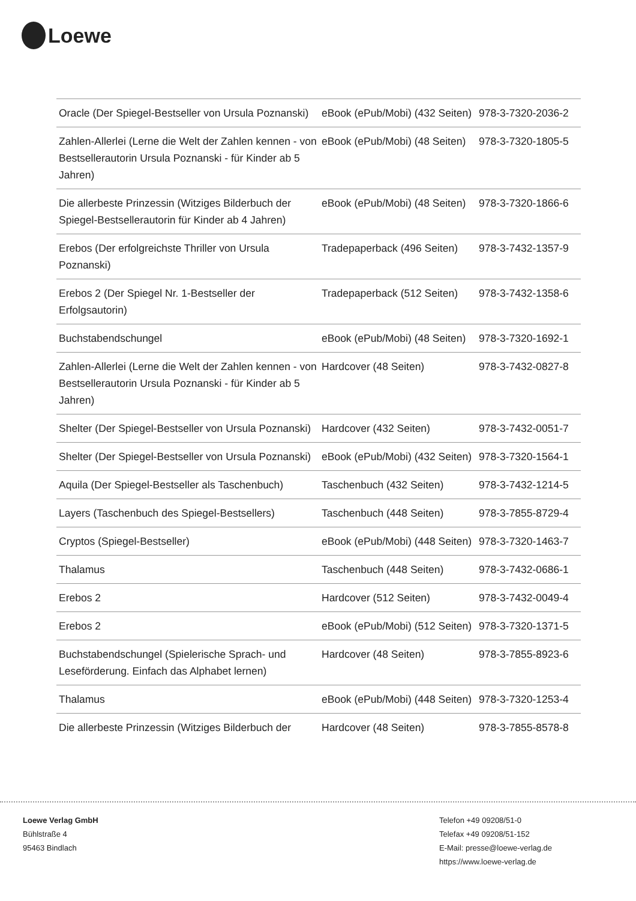Loewe
| Oracle (Der Spiegel-Bestseller von Ursula Poznanski) | eBook (ePub/Mobi) (432 Seiten) | 978-3-7320-2036-2 |
| Zahlen-Allerlei (Lerne die Welt der Zahlen kennen - von Bestsellerautorin Ursula Poznanski - für Kinder ab 5 Jahren) | eBook (ePub/Mobi) (48 Seiten) | 978-3-7320-1805-5 |
| Die allerbeste Prinzessin (Witziges Bilderbuch der Spiegel-Bestsellerautorin für Kinder ab 4 Jahren) | eBook (ePub/Mobi) (48 Seiten) | 978-3-7320-1866-6 |
| Erebos (Der erfolgreichste Thriller von Ursula Poznanski) | Tradepaperback (496 Seiten) | 978-3-7432-1357-9 |
| Erebos 2 (Der Spiegel Nr. 1-Bestseller der Erfolgsautorin) | Tradepaperback (512 Seiten) | 978-3-7432-1358-6 |
| Buchstabendschungel | eBook (ePub/Mobi) (48 Seiten) | 978-3-7320-1692-1 |
| Zahlen-Allerlei (Lerne die Welt der Zahlen kennen - von Bestsellerautorin Ursula Poznanski - für Kinder ab 5 Jahren) | Hardcover (48 Seiten) | 978-3-7432-0827-8 |
| Shelter (Der Spiegel-Bestseller von Ursula Poznanski) | Hardcover (432 Seiten) | 978-3-7432-0051-7 |
| Shelter (Der Spiegel-Bestseller von Ursula Poznanski) | eBook (ePub/Mobi) (432 Seiten) | 978-3-7320-1564-1 |
| Aquila (Der Spiegel-Bestseller als Taschenbuch) | Taschenbuch (432 Seiten) | 978-3-7432-1214-5 |
| Layers (Taschenbuch des Spiegel-Bestsellers) | Taschenbuch (448 Seiten) | 978-3-7855-8729-4 |
| Cryptos (Spiegel-Bestseller) | eBook (ePub/Mobi) (448 Seiten) | 978-3-7320-1463-7 |
| Thalamus | Taschenbuch (448 Seiten) | 978-3-7432-0686-1 |
| Erebos 2 | Hardcover (512 Seiten) | 978-3-7432-0049-4 |
| Erebos 2 | eBook (ePub/Mobi) (512 Seiten) | 978-3-7320-1371-5 |
| Buchstabendschungel (Spielerische Sprach- und Leseförderung. Einfach das Alphabet lernen) | Hardcover (48 Seiten) | 978-3-7855-8923-6 |
| Thalamus | eBook (ePub/Mobi) (448 Seiten) | 978-3-7320-1253-4 |
| Die allerbeste Prinzessin (Witziges Bilderbuch der | Hardcover (48 Seiten) | 978-3-7855-8578-8 |
Loewe Verlag GmbH
Bühlstraße 4
95463 Bindlach
Telefon +49 09208/51-0
Telefax +49 09208/51-152
E-Mail: presse@loewe-verlag.de
https://www.loewe-verlag.de